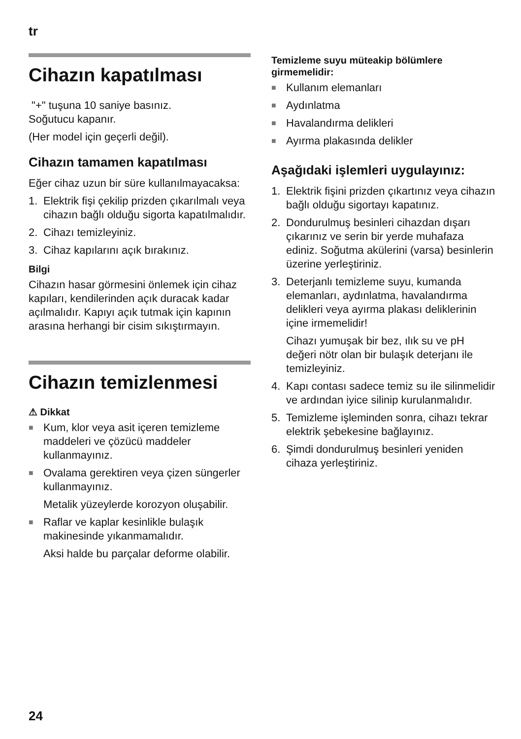tr
Cihazın kapatılması
"+" tuşuna 10 saniye basınız.
Soğutucu kapanır.
(Her model için geçerli değil).
Cihazın tamamen kapatılması
Eğer cihaz uzun bir süre kullanılmayacaksa:
1. Elektrik fişi çekilip prizden çıkarılmalı veya cihazın bağlı olduğu sigorta kapatılmalıdır.
2. Cihazı temizleyiniz.
3. Cihaz kapılarını açık bırakınız.
Bilgi
Cihazın hasar görmesini önlemek için cihaz kapıları, kendilerinden açık duracak kadar açılmalıdır. Kapıyı açık tutmak için kapının arasına herhangi bir cisim sıkıştırmayın.
Cihazın temizlenmesi
⚠ Dikkat
■ Kum, klor veya asit içeren temizleme maddeleri ve çözücü maddeler kullanmayınız.
■ Ovalama gerektiren veya çizen süngerler kullanmayınız.
Metalik yüzeylerde korozyon oluşabilir.
■ Raflar ve kaplar kesinlikle bulaşık makinesinde yıkanmamalıdır.
Aksi halde bu parçalar deforme olabilir.
Temizleme suyu müteakip bölümlere girmemelidir:
■ Kullanım elemanları
■ Aydınlatma
■ Havalandırma delikleri
■ Ayırma plakasında delikler
Aşağıdaki işlemleri uygulayınız:
1. Elektrik fişini prizden çıkartınız veya cihazın bağlı olduğu sigortayı kapatınız.
2. Dondurulmuş besinleri cihazdan dışarı çıkarınız ve serin bir yerde muhafaza ediniz. Soğutma akülerini (varsa) besinlerin üzerine yerleştiriniz.
3. Deterjanlı temizleme suyu, kumanda elemanları, aydınlatma, havalandırma delikleri veya ayırma plakası deliklerinin içine irmemelidir!
Cihazı yumuşak bir bez, ılık su ve pH değeri nötr olan bir bulaşık deterjanı ile temizleyiniz.
4. Kapı contası sadece temiz su ile silinmelidir ve ardından iyice silinip kurulanmalıdır.
5. Temizleme işleminden sonra, cihazı tekrar elektrik şebekesine bağlayınız.
6. Şimdi dondurulmuş besinleri yeniden cihaza yerleştiriniz.
24